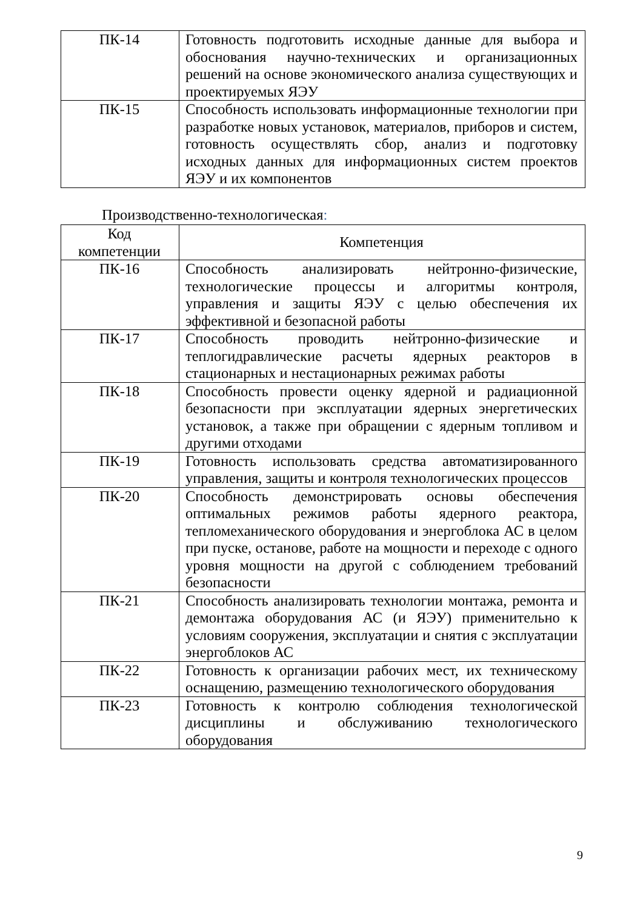| ПК-14 | Готовность подготовить исходные данные для выбора и обоснования научно-технических и организационных решений на основе экономического анализа существующих и проектируемых ЯЭУ |
| ПК-15 | Способность использовать информационные технологии при разработке новых установок, материалов, приборов и систем, готовность осуществлять сбор, анализ и подготовку исходных данных для информационных систем проектов ЯЭУ и их компонентов |
Производственно-технологическая:
| Код компетенции | Компетенция |
| --- | --- |
| ПК-16 | Способность анализировать нейтронно-физические, технологические процессы и алгоритмы контроля, управления и защиты ЯЭУ с целью обеспечения их эффективной и безопасной работы |
| ПК-17 | Способность проводить нейтронно-физические и теплогидравлические расчеты ядерных реакторов в стационарных и нестационарных режимах работы |
| ПК-18 | Способность провести оценку ядерной и радиационной безопасности при эксплуатации ядерных энергетических установок, а также при обращении с ядерным топливом и другими отходами |
| ПК-19 | Готовность использовать средства автоматизированного управления, защиты и контроля технологических процессов |
| ПК-20 | Способность демонстрировать основы обеспечения оптимальных режимов работы ядерного реактора, тепломеханического оборудования и энергоблока АС в целом при пуске, останове, работе на мощности и переходе с одного уровня мощности на другой с соблюдением требований безопасности |
| ПК-21 | Способность анализировать технологии монтажа, ремонта и демонтажа оборудования АС (и ЯЭУ) применительно к условиям сооружения, эксплуатации и снятия с эксплуатации энергоблоков АС |
| ПК-22 | Готовность к организации рабочих мест, их техническому оснащению, размещению технологического оборудования |
| ПК-23 | Готовность к контролю соблюдения технологической дисциплины и обслуживанию технологического оборудования |
9